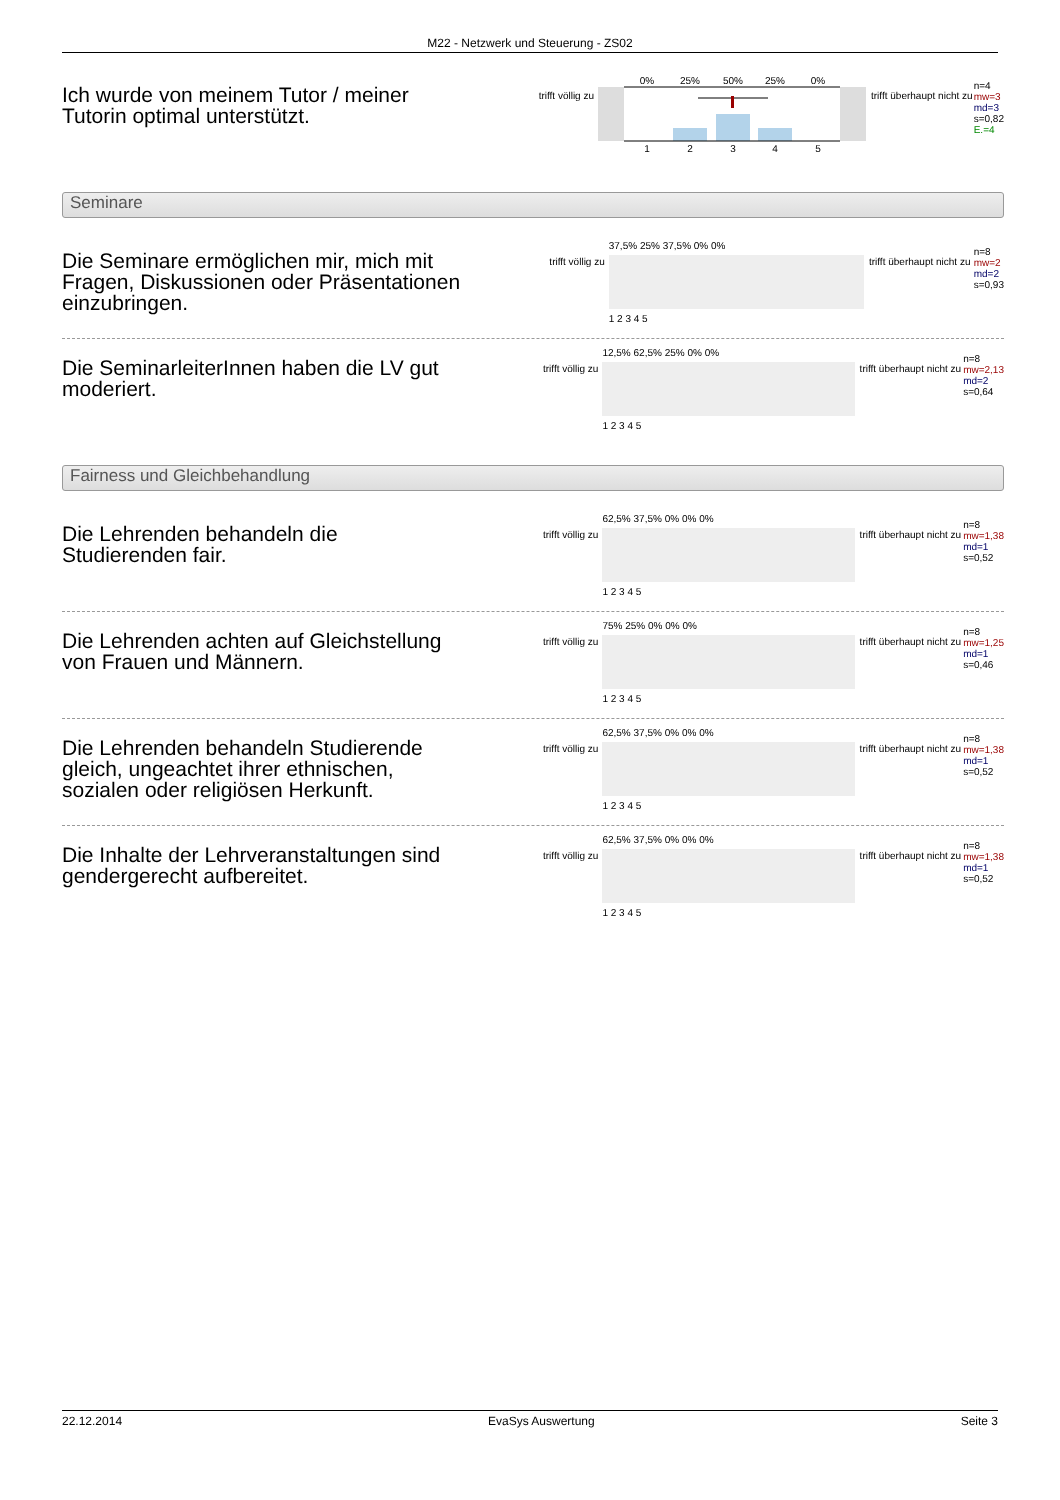M22 - Netzwerk und Steuerung - ZS02
Ich wurde von meinem Tutor / meiner Tutorin optimal unterstützt.
trifft völlig zu
0%
25%
50%
25%
0%
1
2
3
4
5
trifft überhaupt nicht zu
n=4
mw=3
md=3
s=0,82
E.=4
Seminare
Die Seminare ermöglichen mir, mich mit Fragen, Diskussionen oder Präsentationen einzubringen.
trifft völlig zu
37,5% 25% 37,5% 0% 0%
1 2 3 4 5
trifft überhaupt nicht zu
n=8
mw=2
md=2
s=0,93
Die SeminarleiterInnen haben die LV gut moderiert.
trifft völlig zu
12,5% 62,5% 25% 0% 0%
1 2 3 4 5
trifft überhaupt nicht zu
n=8
mw=2,13
md=2
s=0,64
Fairness und Gleichbehandlung
Die Lehrenden behandeln die Studierenden fair.
trifft völlig zu
62,5% 37,5% 0% 0% 0%
1 2 3 4 5
trifft überhaupt nicht zu
n=8
mw=1,38
md=1
s=0,52
Die Lehrenden achten auf Gleichstellung von Frauen und Männern.
trifft völlig zu
75% 25% 0% 0% 0%
1 2 3 4 5
trifft überhaupt nicht zu
n=8
mw=1,25
md=1
s=0,46
Die Lehrenden behandeln Studierende gleich, ungeachtet ihrer ethnischen, sozialen oder religiösen Herkunft.
trifft völlig zu
62,5% 37,5% 0% 0% 0%
1 2 3 4 5
trifft überhaupt nicht zu
n=8
mw=1,38
md=1
s=0,52
Die Inhalte der Lehrveranstaltungen sind gendergerecht aufbereitet.
trifft völlig zu
62,5% 37,5% 0% 0% 0%
1 2 3 4 5
trifft überhaupt nicht zu
n=8
mw=1,38
md=1
s=0,52
22.12.2014 EvaSys Auswertung Seite 3